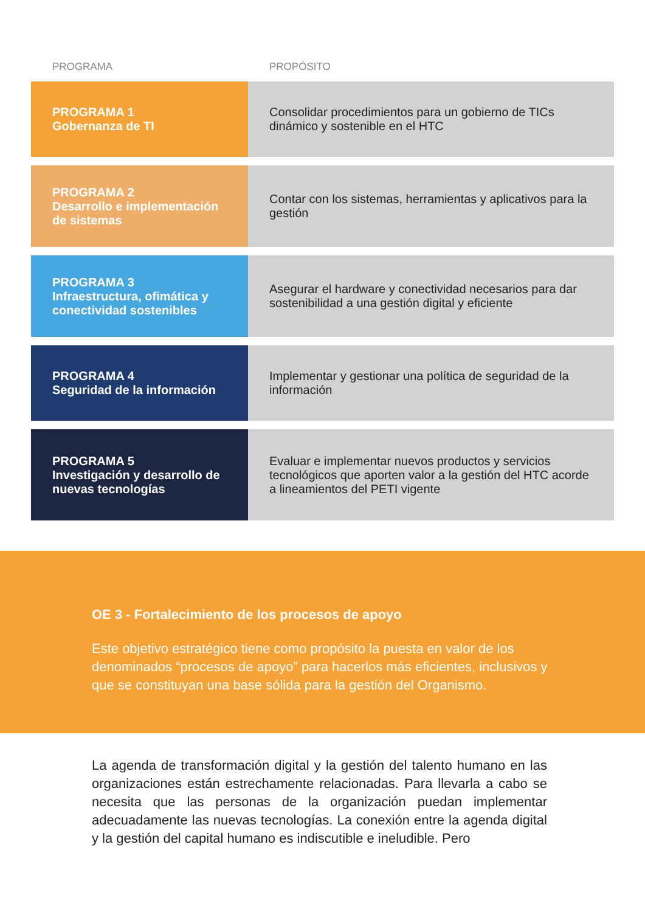| PROGRAMA | PROPÓSITO |
| --- | --- |
| PROGRAMA 1 Gobernanza de TI | Consolidar procedimientos para un gobierno de TICs dinámico y sostenible en el HTC |
| PROGRAMA 2 Desarrollo e implementación de sistemas | Contar con los sistemas, herramientas y aplicativos para la gestión |
| PROGRAMA 3 Infraestructura, ofimática y conectividad sostenibles | Asegurar el hardware y conectividad necesarios para dar sostenibilidad a una gestión digital y eficiente |
| PROGRAMA 4 Seguridad de la información | Implementar y gestionar una política de seguridad de la información |
| PROGRAMA 5 Investigación y desarrollo de nuevas tecnologías | Evaluar e implementar nuevos productos y servicios tecnológicos que aporten valor a la gestión del HTC acorde a lineamientos del PETI vigente |
OE 3 - Fortalecimiento de los procesos de apoyo
Este objetivo estratégico tiene como propósito la puesta en valor de los denominados “procesos de apoyo” para hacerlos más eficientes, inclusivos y que se constituyan una base sólida para la gestión del Organismo.
La agenda de transformación digital y la gestión del talento humano en las organizaciones están estrechamente relacionadas. Para llevarla a cabo se necesita que las personas de la organización puedan implementar adecuadamente las nuevas tecnologías. La conexión entre la agenda digital y la gestión del capital humano es indiscutible e ineludible. Pero